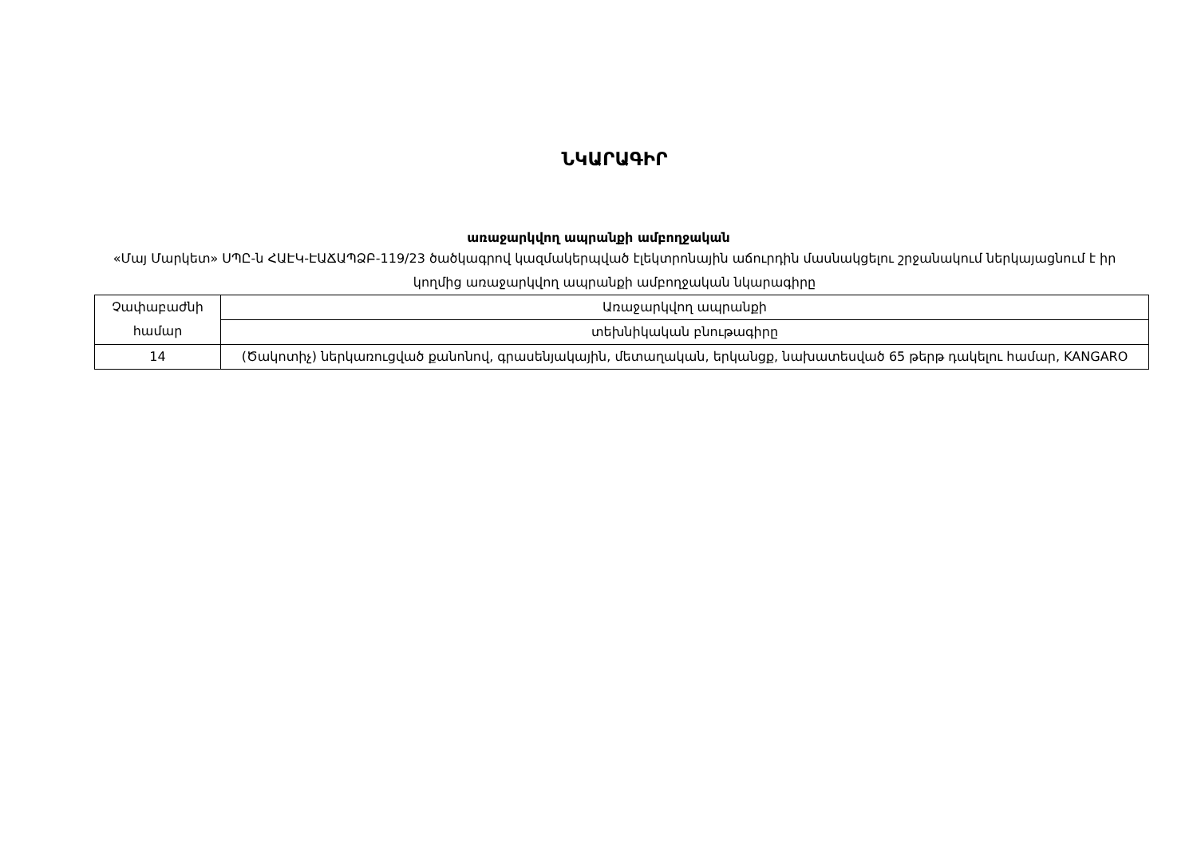ՆԿԱՐԱԳԻՐ
առաջարկվող ապրանքի ամբողջական
«Մայ Մարկետ» ՍՊԸ-ն ՀԱԷԿ-ԷԱՃԱՊՁԲ-119/23 ծածկագրով կազմակերպված էլեկտրոնային աճուրդին մասնակցելու շրջանակում ներկայացնում է իր կողմից առաջարկվող ապրանքի ամբողջական նկարագիրը
| Չափաբաժնի համար | Առաջարկվող ապրանքի |
| --- | --- |
| | տեխնիկական բնութագիրը |
| 14 | (Ծակոտիչ) ներկառուցված քանոնով, գրասենյակային, մետաղական, երկանցք, նախատեսված 65 թերթ դակելու համար, KANGARO |